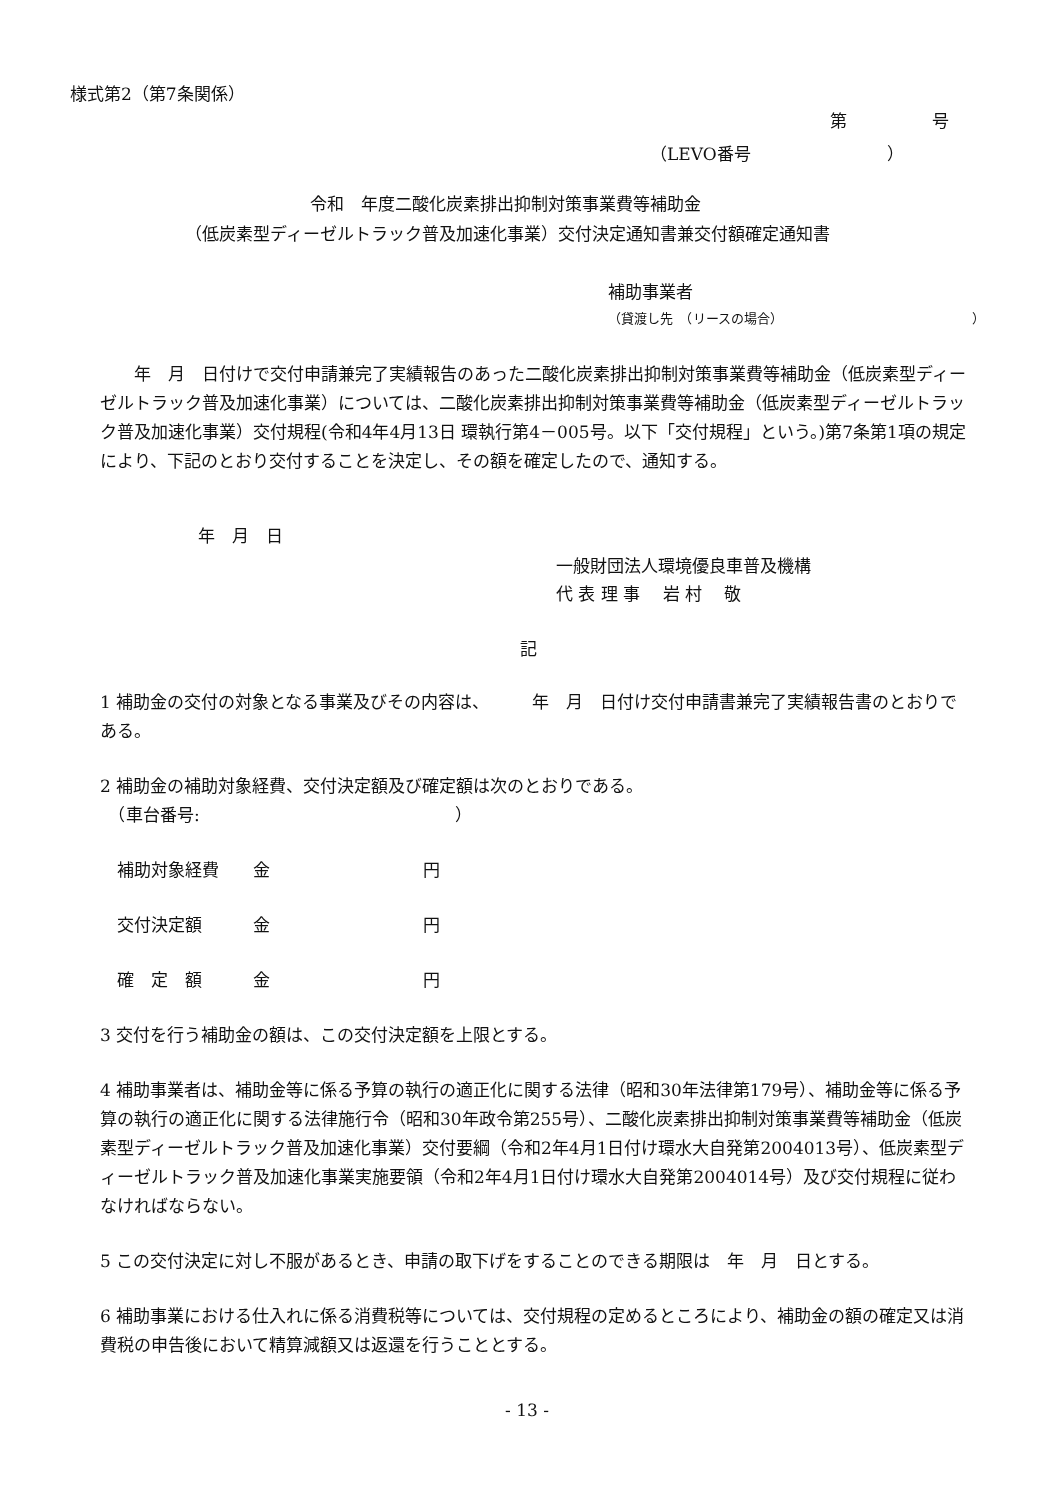様式第2（第7条関係）
第　　　　　号
（LEVO番号　　　　　　　　）
令和　年度二酸化炭素排出抑制対策事業費等補助金
（低炭素型ディーゼルトラック普及加速化事業）交付決定通知書兼交付額確定通知書
補助事業者
（貸渡し先　（リースの場合）　　　　　　　　　　　　　　　）
　　年　月　日付けで交付申請兼完了実績報告のあった二酸化炭素排出抑制対策事業費等補助金（低炭素型ディーゼルトラック普及加速化事業）については、二酸化炭素排出抑制対策事業費等補助金（低炭素型ディーゼルトラック普及加速化事業）交付規程(令和4年4月13日 環執行第4－005号。以下「交付規程」という。)第7条第1項の規定により、下記のとおり交付することを決定し、その額を確定したので、通知する。
年　月　日
一般財団法人環境優良車普及機構
代 表 理 事　 岩 村　 敬
記
1 補助金の交付の対象となる事業及びその内容は、　　　年　月　日付け交付申請書兼完了実績報告書のとおりである。
2 補助金の補助対象経費、交付決定額及び確定額は次のとおりである。
　（車台番号:　　　　　　　　　　　　　　　）
　補助対象経費　　金　　　　　　　　　円
　交付決定額　　　金　　　　　　　　　円
　確　定　額　　　金　　　　　　　　　円
3 交付を行う補助金の額は、この交付決定額を上限とする。
4 補助事業者は、補助金等に係る予算の執行の適正化に関する法律（昭和30年法律第179号）、補助金等に係る予算の執行の適正化に関する法律施行令（昭和30年政令第255号）、二酸化炭素排出抑制対策事業費等補助金（低炭素型ディーゼルトラック普及加速化事業）交付要綱（令和2年4月1日付け環水大自発第2004013号）、低炭素型ディーゼルトラック普及加速化事業実施要領（令和2年4月1日付け環水大自発第2004014号）及び交付規程に従わなければならない。
5 この交付決定に対し不服があるとき、申請の取下げをすることのできる期限は　年　月　日とする。
6 補助事業における仕入れに係る消費税等については、交付規程の定めるところにより、補助金の額の確定又は消費税の申告後において精算減額又は返還を行うこととする。
- 13 -